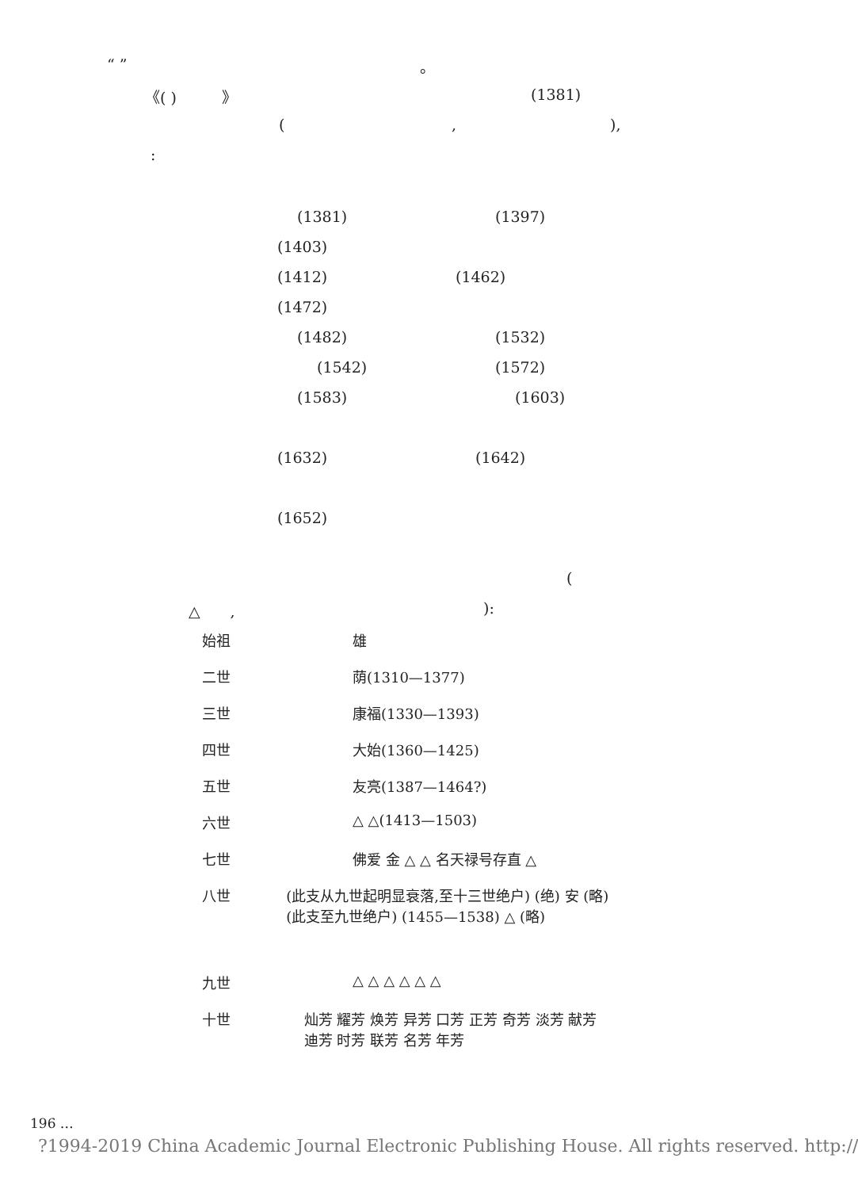“ ” 。
《( )　　　》 (1381)
(,),
: (1381) (1397)
(1403) (1412) (1462)
(1472) (1482) (1532)
(1542) (1572)
(1583) (1603)
(1632) (1642)
(1652) (
△　　,):
始祖 雄
二世 荫(1310—1377)
三世 康福(1330—1393)
四世 大始(1360—1425)
五世 友亮(1387—1464?)
六世 △ △(1413—1503)
七世 佛爱 金 △ △ 名天禄号存直 △
八世 (此支从九世起明显衰落,至十三世绝户) (绝) 安 (略) (此支至九世绝户) (1455—1538) △ (略)
九世 △ △ △ △ △ △
十世 灿芳 耀芳 焕芳 异芳 口芳 正芳 奇芳 淡芳 献芳 迪芳 时芳 联芳 名芳 年芳
196 …
?1994-2019 China Academic Journal Electronic Publishing House. All rights reserved. http://